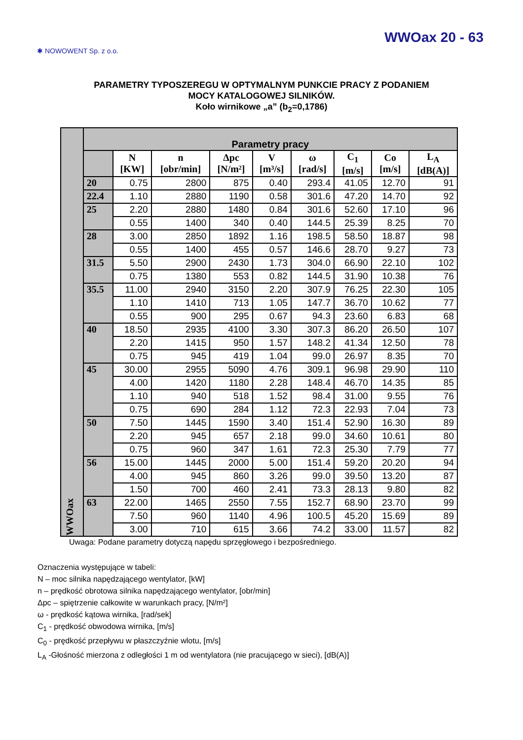✱ NOWOWENT Sp. z o.o.
WWOax 20 - 63
PARAMETRY TYPOSZEREGU W OPTYMALNYM PUNKCIE PRACY Z PODANIEM
MOCY KATALOGOWEJ SILNIKÓW.
Koło wirnikowe „a” (b<sub>2</sub>=0,1786)
| WWOax | Parametry pracy | | | | | | | | |
| | | N [KW] | n [obr/min] | Δpc [N/m²] | V [m³/s] | ω [rad/s] | C<sub>1</sub> [m/s] | Co [m/s] | L<sub>A</sub> [dB(A)] |
| | 20 | 0.75 | 2800 | 875 | 0.40 | 293.4 | 41.05 | 12.70 | 91 |
| | 22.4 | 1.10 | 2880 | 1190 | 0.58 | 301.6 | 47.20 | 14.70 | 92 |
| | 25 | 2.20 | 2880 | 1480 | 0.84 | 301.6 | 52.60 | 17.10 | 96 |
| | | 0.55 | 1400 | 340 | 0.40 | 144.5 | 25.39 | 8.25 | 70 |
| | 28 | 3.00 | 2850 | 1892 | 1.16 | 198.5 | 58.50 | 18.87 | 98 |
| | | 0.55 | 1400 | 455 | 0.57 | 146.6 | 28.70 | 9.27 | 73 |
| | 31.5 | 5.50 | 2900 | 2430 | 1.73 | 304.0 | 66.90 | 22.10 | 102 |
| | | 0.75 | 1380 | 553 | 0.82 | 144.5 | 31.90 | 10.38 | 76 |
| | 35.5 | 11.00 | 2940 | 3150 | 2.20 | 307.9 | 76.25 | 22.30 | 105 |
| | | 1.10 | 1410 | 713 | 1.05 | 147.7 | 36.70 | 10.62 | 77 |
| | | 0.55 | 900 | 295 | 0.67 | 94.3 | 23.60 | 6.83 | 68 |
| | 40 | 18.50 | 2935 | 4100 | 3.30 | 307.3 | 86.20 | 26.50 | 107 |
| | | 2.20 | 1415 | 950 | 1.57 | 148.2 | 41.34 | 12.50 | 78 |
| | | 0.75 | 945 | 419 | 1.04 | 99.0 | 26.97 | 8.35 | 70 |
| | 45 | 30.00 | 2955 | 5090 | 4.76 | 309.1 | 96.98 | 29.90 | 110 |
| | | 4.00 | 1420 | 1180 | 2.28 | 148.4 | 46.70 | 14.35 | 85 |
| | | 1.10 | 940 | 518 | 1.52 | 98.4 | 31.00 | 9.55 | 76 |
| | | 0.75 | 690 | 284 | 1.12 | 72.3 | 22.93 | 7.04 | 73 |
| | 50 | 7.50 | 1445 | 1590 | 3.40 | 151.4 | 52.90 | 16.30 | 89 |
| | | 2.20 | 945 | 657 | 2.18 | 99.0 | 34.60 | 10.61 | 80 |
| | | 0.75 | 960 | 347 | 1.61 | 72.3 | 25.30 | 7.79 | 77 |
| | 56 | 15.00 | 1445 | 2000 | 5.00 | 151.4 | 59.20 | 20.20 | 94 |
| | | 4.00 | 945 | 860 | 3.26 | 99.0 | 39.50 | 13.20 | 87 |
| | | 1.50 | 700 | 460 | 2.41 | 73.3 | 28.13 | 9.80 | 82 |
| | 63 | 22.00 | 1465 | 2550 | 7.55 | 152.7 | 68.90 | 23.70 | 99 |
| | | 7.50 | 960 | 1140 | 4.96 | 100.5 | 45.20 | 15.69 | 89 |
| | | 3.00 | 710 | 615 | 3.66 | 74.2 | 33.00 | 11.57 | 82 |
Uwaga: Podane parametry dotyczą napędu sprzęgłowego i bezpośredniego.
Oznaczenia występujące w tabeli:
N – moc silnika napędzającego wentylator, [kW]
n – prędkość obrotowa silnika napędzającego wentylator, [obr/min]
Δpc – spiętrzenie całkowite w warunkach pracy, [N/m²]
ω - prędkość kątowa wirnika, [rad/sek]
C<sub>1</sub> - prędkość obwodowa wirnika, [m/s]
C<sub>0</sub> - prędkość przepływu w płaszczyźnie wlotu, [m/s]
L<sub>A</sub> -Głośność mierzona z odległości 1 m od wentylatora (nie pracującego w sieci), [dB(A)]